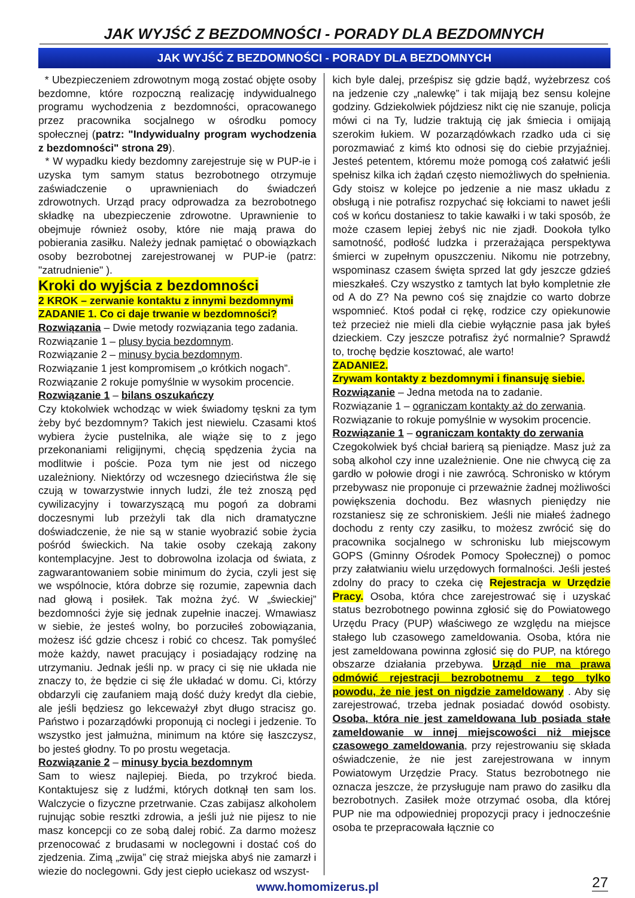JAK WYJŚĆ Z BEZDOMNOŚCI - PORADY DLA BEZDOMNYCH
JAK WYJŚĆ Z BEZDOMNOŚCI - PORADY DLA BEZDOMNYCH
* Ubezpieczeniem zdrowotnym mogą zostać objęte osoby bezdomne, które rozpoczną realizację indywidualnego programu wychodzenia z bezdomności, opracowanego przez pracownika socjalnego w ośrodku pomocy społecznej (patrz: "Indywidualny program wychodzenia z bezdomności" strona 29).
* W wypadku kiedy bezdomny zarejestruje się w PUP-ie i uzyska tym samym status bezrobotnego otrzymuje zaświadczenie o uprawnieniach do świadczeń zdrowotnych. Urząd pracy odprowadza za bezrobotnego składkę na ubezpieczenie zdrowotne. Uprawnienie to obejmuje również osoby, które nie mają prawa do pobierania zasiłku. Należy jednak pamiętać o obowiązkach osoby bezrobotnej zarejestrowanej w PUP-ie (patrz: "zatrudnienie" ).
Kroki do wyjścia z bezdomności
2 KROK – zerwanie kontaktu z innymi bezdomnymi
ZADANIE 1. Co ci daje trwanie w bezdomności?
Rozwiązania – Dwie metody rozwiązania tego zadania.
Rozwiązanie 1 – plusy bycia bezdomnym.
Rozwiązanie 2 – minusy bycia bezdomnym.
Rozwiązanie 1 jest kompromisem „o krótkich nogach”.
Rozwiązanie 2 rokuje pomyślnie w wysokim procencie.
Rozwiązanie 1 – bilans oszukańczy
Czy ktokolwiek wchodząc w wiek świadomy tęskni za tym żeby być bezdomnym? Takich jest niewielu. Czasami ktoś wybiera życie pustelnika, ale wiąże się to z jego przekonaniami religijnymi, chęcią spędzenia życia na modlitwie i poście. Poza tym nie jest od niczego uzależniony. Niektórzy od wczesnego dzieciństwa źle się czują w towarzystwie innych ludzi, źle też znoszą pęd cywilizacyjny i towarzyszącą mu pogoń za dobrami doczesnymi lub przeżyli tak dla nich dramatyczne doświadczenie, że nie są w stanie wyobrazić sobie życia pośród świeckich. Na takie osoby czekają zakony kontemplacyjne. Jest to dobrowolna izolacja od świata, z zagwarantowaniem sobie minimum do życia, czyli jest się we wspólnocie, która dobrze się rozumie, zapewnia dach nad głową i posiłek. Tak można żyć. W „świeckiej” bezdomności żyje się jednak zupełnie inaczej. Wmawiasz w siebie, że jesteś wolny, bo porzuciłeś zobowiązania, możesz iść gdzie chcesz i robić co chcesz. Tak pomyśleć może każdy, nawet pracujący i posiadający rodzinę na utrzymaniu. Jednak jeśli np. w pracy ci się nie układa nie znaczy to, że będzie ci się źle układać w domu. Ci, którzy obdarzyli cię zaufaniem mają dość duży kredyt dla ciebie, ale jeśli będziesz go lekceważył zbyt długo stracisz go. Państwo i pozarządówki proponują ci noclegi i jedzenie. To wszystko jest jałmużna, minimum na które się łaszczysz, bo jesteś głodny. To po prostu wegetacja.
Rozwiązanie 2 – minusy bycia bezdomnym
Sam to wiesz najlepiej. Bieda, po trzykroć bieda. Kontaktujesz się z ludźmi, których dotknął ten sam los. Walczycie o fizyczne przetrwanie. Czas zabijasz alkoholem rujnując sobie resztki zdrowia, a jeśli już nie pijesz to nie masz koncepcji co ze sobą dalej robić. Za darmo możesz przenocować z brudasami w noclegowni i dostać coś do zjedzenia. Zimą „zwija” cię straż miejska abyś nie zamarzł i wiezie do noclegowni. Gdy jest ciepło uciekasz od wszyst-
kich byle dalej, prześpisz się gdzie bądź, wyżebrzesz coś na jedzenie czy „nalewkę” i tak mijają bez sensu kolejne godziny. Gdziekolwiek pójdziesz nikt cię nie szanuje, policja mówi ci na Ty, ludzie traktują cię jak śmiecia i omijają szerokim łukiem. W pozarządówkach rzadko uda ci się porozmawiać z kimś kto odnosi się do ciebie przyjaźniej. Jesteś petentem, któremu może pomogą coś załatwić jeśli spełnisz kilka ich żądań często niemożliwych do spełnienia. Gdy stoisz w kolejce po jedzenie a nie masz układu z obsługą i nie potrafisz rozpychać się łokciami to nawet jeśli coś w końcu dostaniesz to takie kawałki i w taki sposób, że może czasem lepiej żebyś nic nie zjadł. Dookoła tylko samotność, podłość ludzka i przerażająca perspektywa śmierci w zupełnym opuszczeniu. Nikomu nie potrzebny, wspominasz czasem święta sprzed lat gdy jeszcze gdzieś mieszkałeś. Czy wszystko z tamtych lat było kompletnie złe od A do Z? Na pewno coś się znajdzie co warto dobrze wspomnieć. Ktoś podał ci rękę, rodzice czy opiekunowie też przecież nie mieli dla ciebie wyłącznie pasa jak byłeś dzieckiem. Czy jeszcze potrafisz żyć normalnie? Sprawdź to, trochę będzie kosztować, ale warto!
ZADANIE2.
Zrywam kontakty z bezdomnymi i finansuję siebie.
Rozwiązanie – Jedna metoda na to zadanie.
Rozwiązanie 1 – ograniczam kontakty aż do zerwania.
Rozwiązanie to rokuje pomyślnie w wysokim procencie.
Rozwiązanie 1 – ograniczam kontakty do zerwania
Czegokolwiek byś chciał barierą są pieniądze. Masz już za sobą alkohol czy inne uzależnienie. One nie chwycą cię za gardło w połowie drogi i nie zawrócą. Schronisko w którym przebywasz nie proponuje ci przeważnie żadnej możliwości powiększenia dochodu. Bez własnych pieniędzy nie rozstaniesz się ze schroniskiem. Jeśli nie miałeś żadnego dochodu z renty czy zasiłku, to możesz zwrócić się do pracownika socjalnego w schronisku lub miejscowym GOPS (Gminny Ośrodek Pomocy Społecznej) o pomoc przy załatwianiu wielu urzędowych formalności. Jeśli jesteś zdolny do pracy to czeka cię Rejestracja w Urzędzie Pracy. Osoba, która chce zarejestrować się i uzyskać status bezrobotnego powinna zgłosić się do Powiatowego Urzędu Pracy (PUP) właściwego ze względu na miejsce stałego lub czasowego zameldowania. Osoba, która nie jest zameldowana powinna zgłosić się do PUP, na którego obszarze działania przebywa. Urząd nie ma prawa odmówić rejestracji bezrobotnemu z tego tylko powodu, że nie jest on nigdzie zameldowany . Aby się zarejestrować, trzeba jednak posiadać dowód osobisty. Osoba, która nie jest zameldowana lub posiada stałe zameldowanie w innej miejscowości niż miejsce czasowego zameldowania, przy rejestrowaniu się składa oświadczenie, że nie jest zarejestrowana w innym Powiatowym Urzędzie Pracy. Status bezrobotnego nie oznacza jeszcze, że przysługuje nam prawo do zasiłku dla bezrobotnych. Zasiłek może otrzymać osoba, dla której PUP nie ma odpowiedniej propozycji pracy i jednocześnie osoba te przepracowała łącznie co
www.homomizerus.pl 27